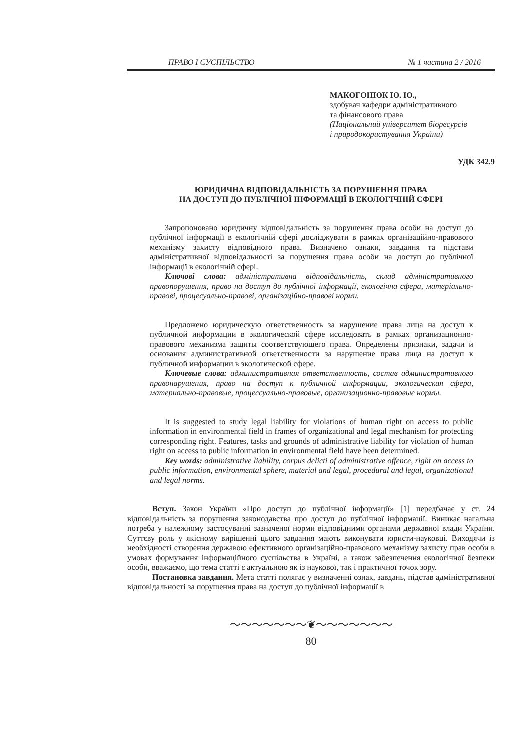ПРАВО І СУСПІЛЬСТВО № 1 частина 2 / 2016
МАКОГОНЮК Ю. Ю.,
здобувач кафедри адміністративного
та фінансового права
(Національний університет біоресурсів
і природокористування України)
УДК 342.9
ЮРИДИЧНА ВІДПОВІДАЛЬНІСТЬ ЗА ПОРУШЕННЯ ПРАВА
НА ДОСТУП ДО ПУБЛІЧНОЇ ІНФОРМАЦІЇ В ЕКОЛОГІЧНІЙ СФЕРІ
Запропоновано юридичну відповідальність за порушення права особи на доступ до публічної інформації в екологічній сфері досліджувати в рамках організаційно-правового механізму захисту відповідного права. Визначено ознаки, завдання та підстави адміністративної відповідальності за порушення права особи на доступ до публічної інформації в екологічній сфері.
Ключові слова: адміністративна відповідальність, склад адміністративного правопорушення, право на доступ до публічної інформації, екологічна сфера, матеріально-правові, процесуально-правові, організаційно-правові норми.
Предложено юридическую ответственность за нарушение права лица на доступ к публичной информации в экологической сфере исследовать в рамках организационно-правового механизма защиты соответствующего права. Определены признаки, задачи и основания административной ответственности за нарушение права лица на доступ к публичной информации в экологической сфере.
Ключевые слова: административная ответственность, состав административного правонарушения, право на доступ к публичной информации, экологическая сфера, материально-правовые, процессуально-правовые, организационно-правовые нормы.
It is suggested to study legal liability for violations of human right on access to public information in environmental field in frames of organizational and legal mechanism for protecting corresponding right. Features, tasks and grounds of administrative liability for violation of human right on access to public information in environmental field have been determined.
Key words: administrative liability, corpus delicti of administrative offence, right on access to public information, environmental sphere, material and legal, procedural and legal, organizational and legal norms.
Вступ. Закон України «Про доступ до публічної інформації» [1] передбачає у ст. 24 відповідальність за порушення законодавства про доступ до публічної інформації. Виникає нагальна потреба у належному застосуванні зазначеної норми відповідними органами державної влади України. Суттєву роль у якісному вирішенні цього завдання мають виконувати юристи-науковці. Виходячи із необхідності створення державою ефективного організаційно-правового механізму захисту прав особи в умовах формування інформаційного суспільства в Україні, а також забезпечення екологічної безпеки особи, вважаємо, що тема статті є актуальною як із наукової, так і практичної точок зору.
Постановка завдання. Мета статті полягає у визначенні ознак, завдань, підстав адміністративної відповідальності за порушення права на доступ до публічної інформації в
～～～～～～～❦～～～～～～～
80